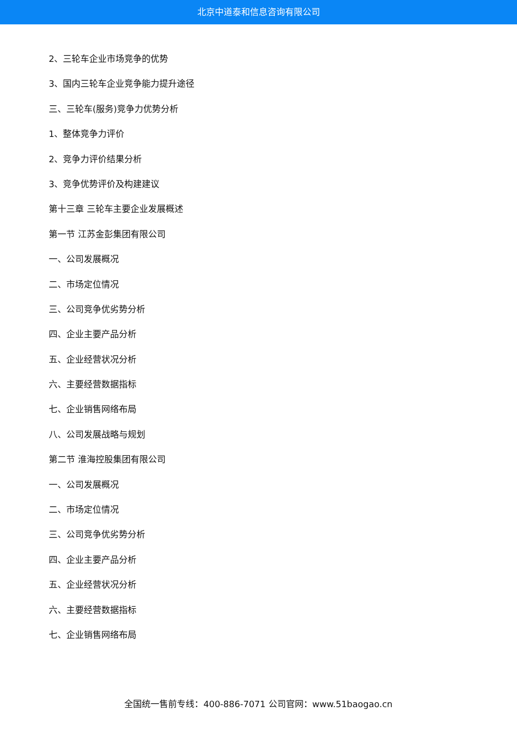北京中道泰和信息咨询有限公司
2、三轮车企业市场竞争的优势
3、国内三轮车企业竞争能力提升途径
三、三轮车(服务)竞争力优势分析
1、整体竞争力评价
2、竞争力评价结果分析
3、竞争优势评价及构建建议
第十三章 三轮车主要企业发展概述
第一节 江苏金彭集团有限公司
一、公司发展概况
二、市场定位情况
三、公司竞争优劣势分析
四、企业主要产品分析
五、企业经营状况分析
六、主要经营数据指标
七、企业销售网络布局
八、公司发展战略与规划
第二节 淮海控股集团有限公司
一、公司发展概况
二、市场定位情况
三、公司竞争优劣势分析
四、企业主要产品分析
五、企业经营状况分析
六、主要经营数据指标
七、企业销售网络布局
全国统一售前专线：400-886-7071 公司官网：www.51baogao.cn